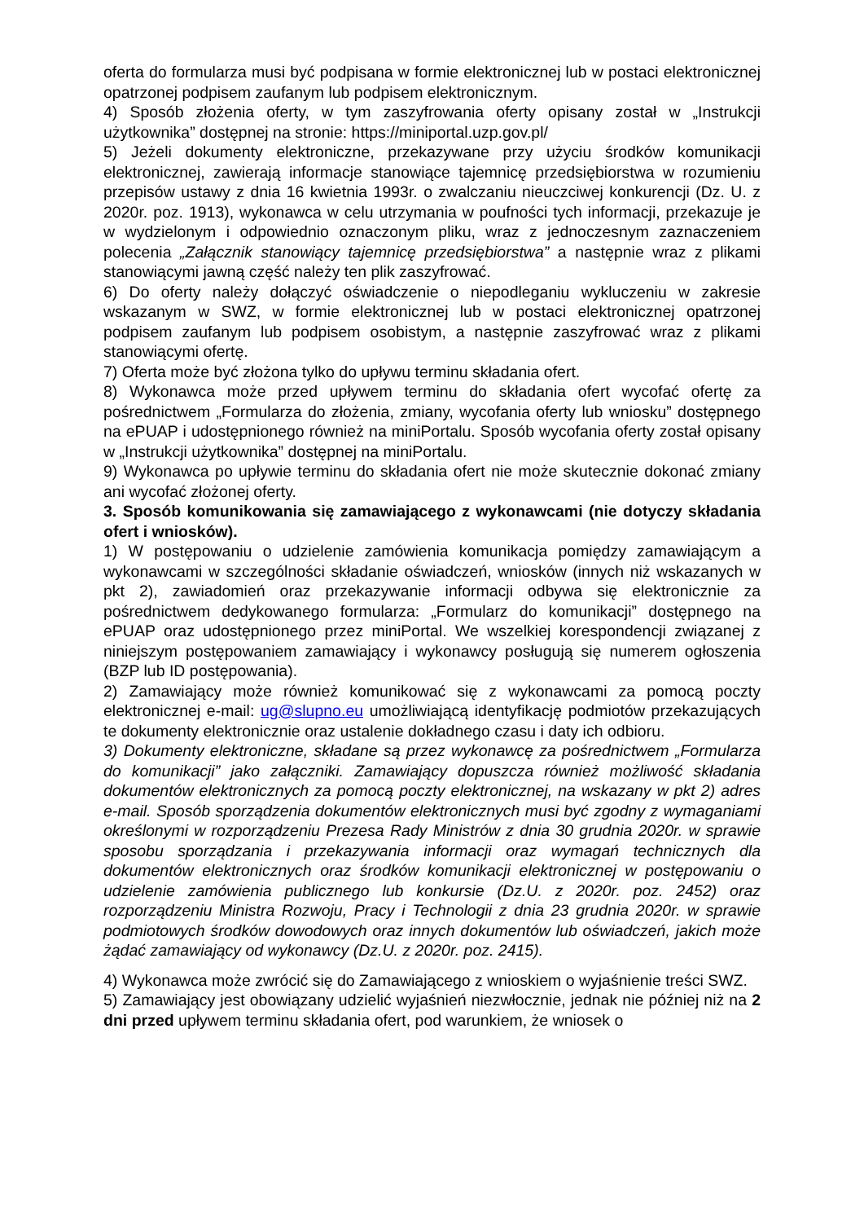oferta do formularza musi być podpisana w formie elektronicznej lub w postaci elektronicznej opatrzonej podpisem zaufanym lub podpisem elektronicznym.
4) Sposób złożenia oferty, w tym zaszyfrowania oferty opisany został w „Instrukcji użytkownika” dostępnej na stronie: https://miniportal.uzp.gov.pl/
5) Jeżeli dokumenty elektroniczne, przekazywane przy użyciu środków komunikacji elektronicznej, zawierają informacje stanowiące tajemnicę przedsiębiorstwa w rozumieniu przepisów ustawy z dnia 16 kwietnia 1993r. o zwalczaniu nieuczciwej konkurencji (Dz. U. z 2020r. poz. 1913), wykonawca w celu utrzymania w poufności tych informacji, przekazuje je w wydzielonym i odpowiednio oznaczonym pliku, wraz z jednoczesnym zaznaczeniem polecenia „Załącznik stanowiący tajemnicę przedsiębiorstwa” a następnie wraz z plikami stanowiącymi jawną część należy ten plik zaszyfrować.
6) Do oferty należy dołączyć oświadczenie o niepodleganiu wykluczeniu w zakresie wskazanym w SWZ, w formie elektronicznej lub w postaci elektronicznej opatrzonej podpisem zaufanym lub podpisem osobistym, a następnie zaszyfrować wraz z plikami stanowiącymi ofertę.
7) Oferta może być złożona tylko do upływu terminu składania ofert.
8) Wykonawca może przed upływem terminu do składania ofert wycofać ofertę za pośrednictwem „Formularza do złożenia, zmiany, wycofania oferty lub wniosku” dostępnego na ePUAP i udostępnionego również na miniPortalu. Sposób wycofania oferty został opisany w „Instrukcji użytkownika” dostępnej na miniPortalu.
9) Wykonawca po upływie terminu do składania ofert nie może skutecznie dokonać zmiany ani wycofać złożonej oferty.
3. Sposób komunikowania się zamawiającego z wykonawcami (nie dotyczy składania ofert i wniosków).
1) W postępowaniu o udzielenie zamówienia komunikacja pomiędzy zamawiającym a wykonawcami w szczególności składanie oświadczeń, wniosków (innych niż wskazanych w pkt 2), zawiadomień oraz przekazywanie informacji odbywa się elektronicznie za pośrednictwem dedykowanego formularza: „Formularz do komunikacji” dostępnego na ePUAP oraz udostępnionego przez miniPortal. We wszelkiej korespondencji związanej z niniejszym postępowaniem zamawiający i wykonawcy posługują się numerem ogłoszenia (BZP lub ID postępowania).
2) Zamawiający może również komunikować się z wykonawcami za pomocą poczty elektronicznej e-mail: ug@slupno.eu umożliwiającą identyfikację podmiotów przekazujących te dokumenty elektronicznie oraz ustalenie dokładnego czasu i daty ich odbioru.
3) Dokumenty elektroniczne, składane są przez wykonawcę za pośrednictwem „Formularza do komunikacji” jako załączniki. Zamawiający dopuszcza również możliwość składania dokumentów elektronicznych za pomocą poczty elektronicznej, na wskazany w pkt 2) adres e-mail. Sposób sporządzenia dokumentów elektronicznych musi być zgodny z wymaganiami określonymi w rozporządzeniu Prezesa Rady Ministrów z dnia 30 grudnia 2020r. w sprawie sposobu sporządzania i przekazywania informacji oraz wymagań technicznych dla dokumentów elektronicznych oraz środków komunikacji elektronicznej w postępowaniu o udzielenie zamówienia publicznego lub konkursie (Dz.U. z 2020r. poz. 2452) oraz rozporządzeniu Ministra Rozwoju, Pracy i Technologii z dnia 23 grudnia 2020r. w sprawie podmiotowych środków dowodowych oraz innych dokumentów lub oświadczeń, jakich może żądać zamawiający od wykonawcy (Dz.U. z 2020r. poz. 2415).
4) Wykonawca może zwrócić się do Zamawiającego z wnioskiem o wyjaśnienie treści SWZ.
5) Zamawiający jest obowiązany udzielić wyjaśnień niezwłocznie, jednak nie później niż na 2 dni przed upływem terminu składania ofert, pod warunkiem, że wniosek o